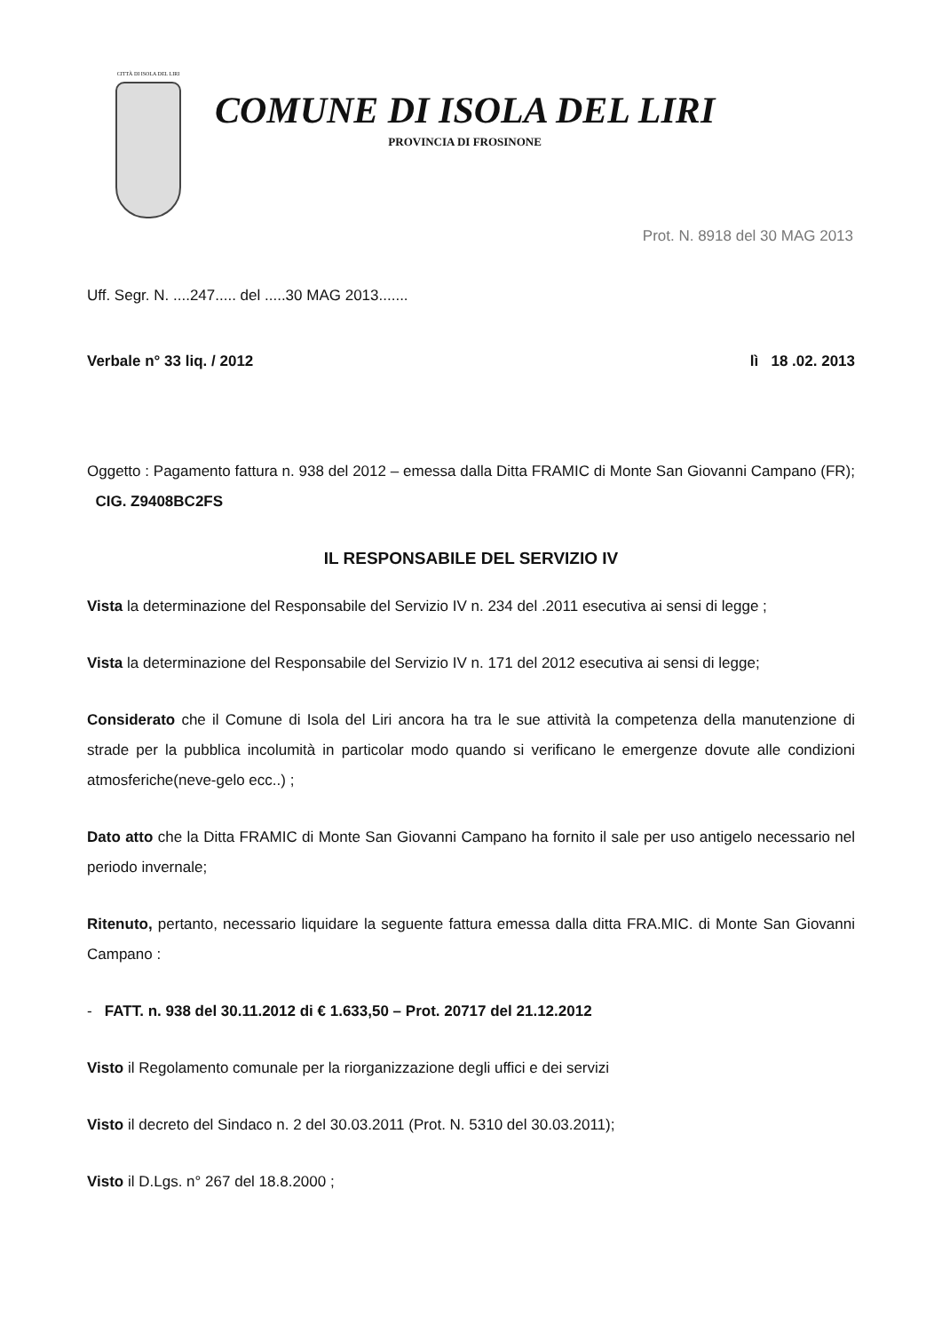CITTÀ DI ISOLA DEL LIRI
COMUNE DI ISOLA DEL LIRI
PROVINCIA DI FROSINONE
Prot. N. 8918 del 30 MAG 2013
Uff. Segr. N. ....247..... del .....30 MAG 2013.......
Verbale n° 33 liq. / 2012 lì 18 .02. 2013
Oggetto : Pagamento fattura n. 938 del 2012 – emessa dalla Ditta FRAMIC di Monte San Giovanni Campano (FR); CIG. Z9408BC2FS
IL RESPONSABILE DEL SERVIZIO IV
Vista la determinazione del Responsabile del Servizio IV n. 234 del .2011 esecutiva ai sensi di legge ;
Vista la determinazione del Responsabile del Servizio IV n. 171 del 2012 esecutiva ai sensi di legge;
Considerato che il Comune di Isola del Liri ancora ha tra le sue attività la competenza della manutenzione di strade per la pubblica incolumità in particolar modo quando si verificano le emergenze dovute alle condizioni atmosferiche(neve-gelo ecc..) ;
Dato atto che la Ditta FRAMIC di Monte San Giovanni Campano ha fornito il sale per uso antigelo necessario nel periodo invernale;
Ritenuto, pertanto, necessario liquidare la seguente fattura emessa dalla ditta FRA.MIC. di Monte San Giovanni Campano :
- FATT. n. 938 del 30.11.2012 di € 1.633,50 – Prot. 20717 del 21.12.2012
Visto il Regolamento comunale per la riorganizzazione degli uffici e dei servizi
Visto il decreto del Sindaco n. 2 del 30.03.2011 (Prot. N. 5310 del 30.03.2011);
Visto il D.Lgs. n° 267 del 18.8.2000 ;